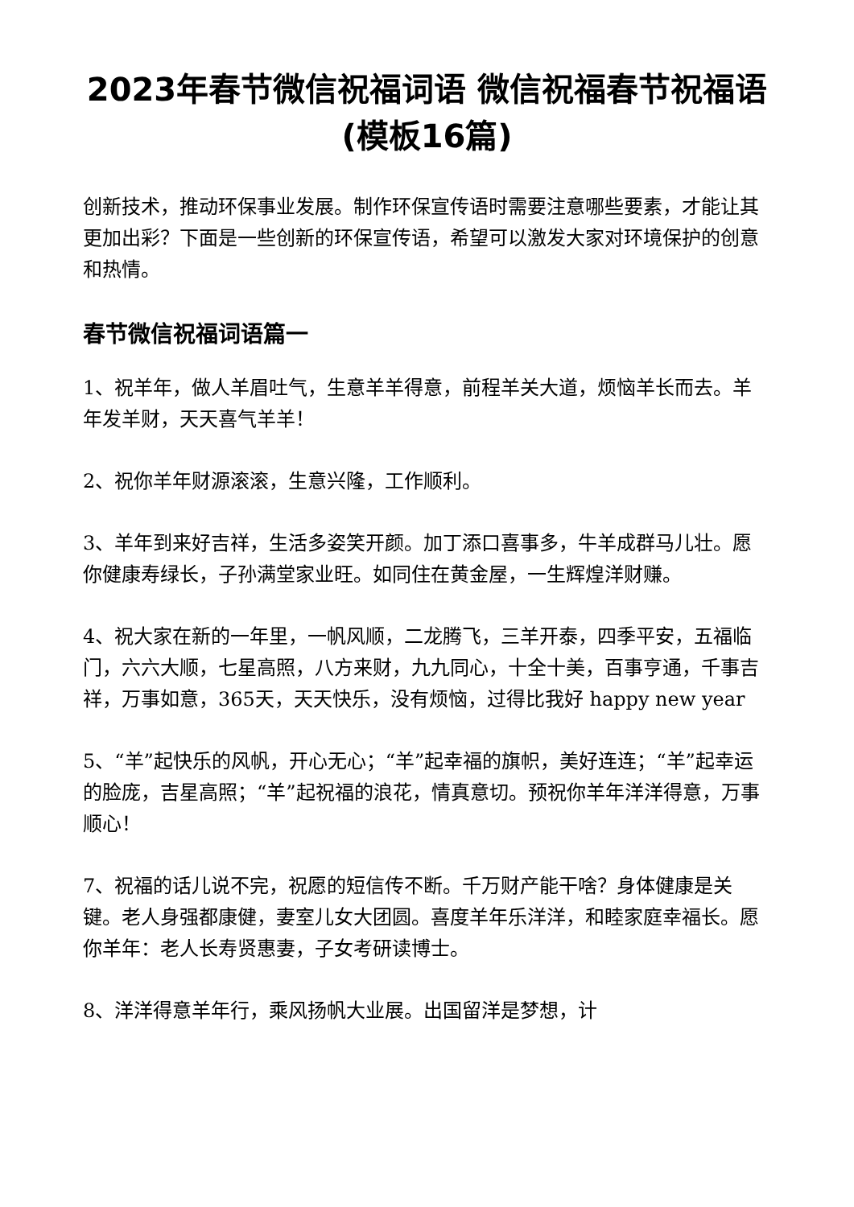2023年春节微信祝福词语 微信祝福春节祝福语(模板16篇)
创新技术，推动环保事业发展。制作环保宣传语时需要注意哪些要素，才能让其更加出彩？下面是一些创新的环保宣传语，希望可以激发大家对环境保护的创意和热情。
春节微信祝福词语篇一
1、祝羊年，做人羊眉吐气，生意羊羊得意，前程羊关大道，烦恼羊长而去。羊年发羊财，天天喜气羊羊！
2、祝你羊年财源滚滚，生意兴隆，工作顺利。
3、羊年到来好吉祥，生活多姿笑开颜。加丁添口喜事多，牛羊成群马儿壮。愿你健康寿绿长，子孙满堂家业旺。如同住在黄金屋，一生辉煌洋财赚。
4、祝大家在新的一年里，一帆风顺，二龙腾飞，三羊开泰，四季平安，五福临门，六六大顺，七星高照，八方来财，九九同心，十全十美，百事亨通，千事吉祥，万事如意，365天，天天快乐，没有烦恼，过得比我好 happy new year
5、“羊”起快乐的风帆，开心无心；“羊”起幸福的旗帜，美好连连；“羊”起幸运的脸庞，吉星高照；“羊”起祝福的浪花，情真意切。预祝你羊年洋洋得意，万事顺心！
7、祝福的话儿说不完，祝愿的短信传不断。千万财产能干啥？身体健康是关键。老人身强都康健，妻室儿女大团圆。喜度羊年乐洋洋，和睦家庭幸福长。愿你羊年：老人长寿贤惠妻，子女考研读博士。
8、洋洋得意羊年行，乘风扬帆大业展。出国留洋是梦想，计